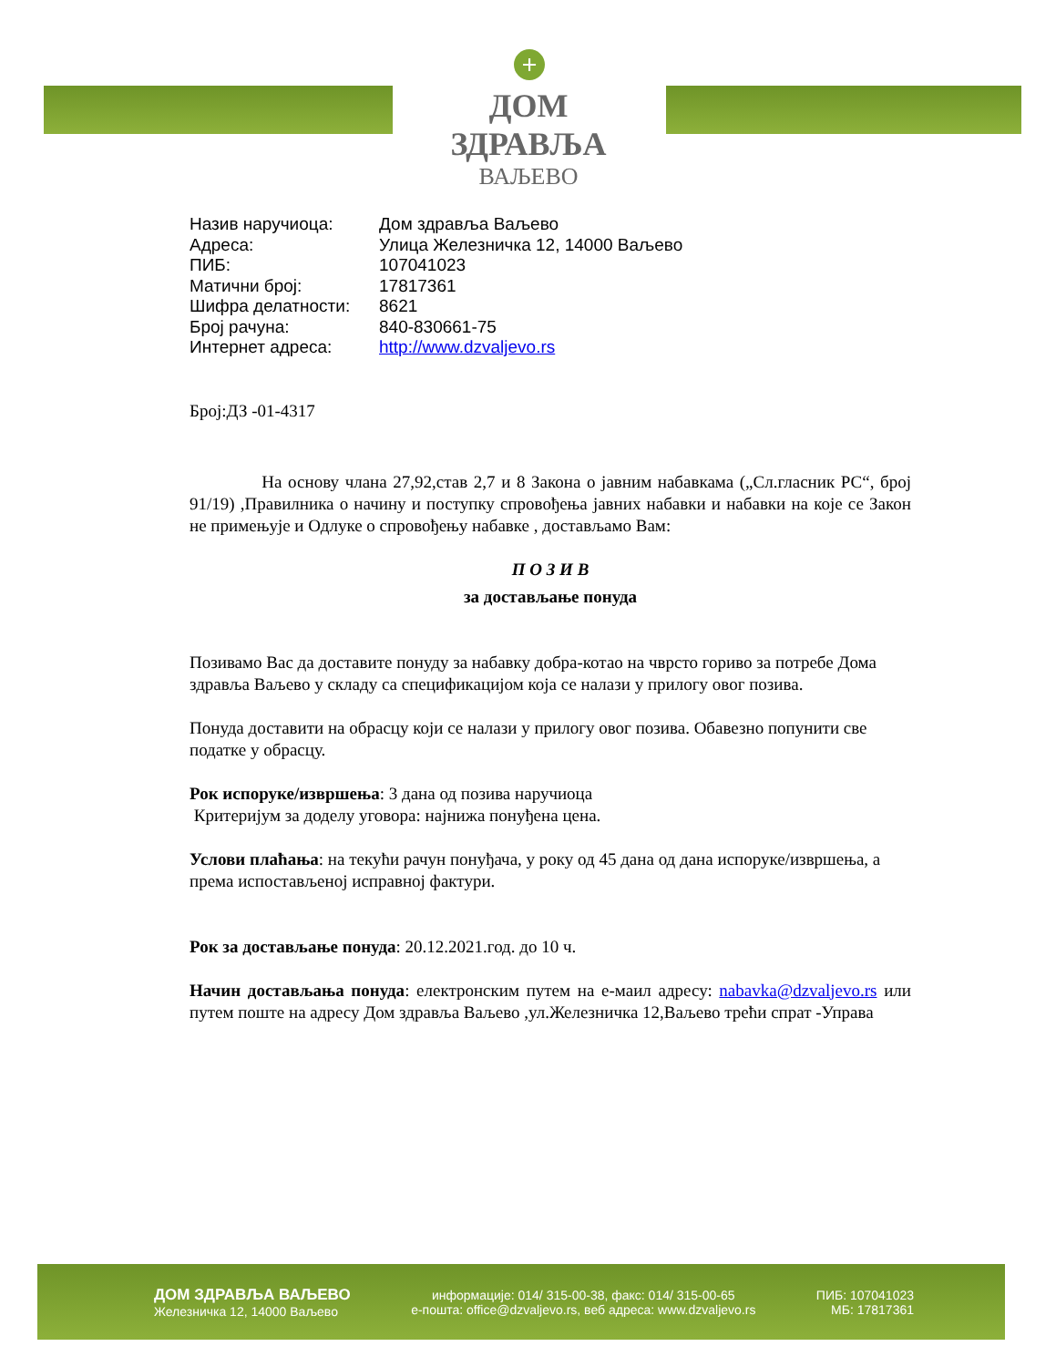+
ДОМ ЗДРАВЉА
ВАЉЕВО
| Назив наручиоца: | Дом здравља Ваљево |
| Адреса: | Улица Железничка 12, 14000 Ваљево |
| ПИБ: | 107041023 |
| Матични број: | 17817361 |
| Шифра делатности: | 8621 |
| Број рачуна: | 840-830661-75 |
| Интернет адреса: | http://www.dzvaljevo.rs |
Број:ДЗ -01-4317
На основу члана 27,92,став 2,7 и 8 Закона о јавним набавкама („Сл.гласник РС“, број 91/19) ,Правилника о начину и поступку спровођења јавних набавки и набавки на које се Закон не примењује и Одлуке о спровођењу набавке , достављамо Вам:
П О З И В
за достављање понуда
Позивамо Вас да доставите понуду за набавку добра-котао на чврсто гориво за потребе Дома здравља Ваљево у складу са спецификацијом која се налази у прилогу овог позива.
Понуда доставити на обрасцу који се налази у прилогу овог позива. Обавезно попунити све податке у обрасцу.
Рок испоруке/извршења: 3 дана од позива наручиоца
Критеријум за доделу уговора: најнижа понуђена цена.
Услови плаћања: на текући рачун понуђача, у року од 45 дана од дана испоруке/извршења, а према испостављеној исправној фактури.
Рок за достављање понуда: 20.12.2021.год. до 10 ч.
Начин достављања понуда: електронским путем на е-маил адресу: nabavka@dzvaljevo.rs или путем поште на адресу Дом здравља Ваљево ,ул.Железничка 12,Ваљево трећи спрат -Управа
ДОМ ЗДРАВЉА ВАЉЕВО
Железничка 12, 14000 Ваљево
информације: 014/ 315-00-38, факс: 014/ 315-00-65
е-пошта: office@dzvaljevo.rs, веб адреса: www.dzvaljevo.rs
ПИБ: 107041023
МБ: 17817361